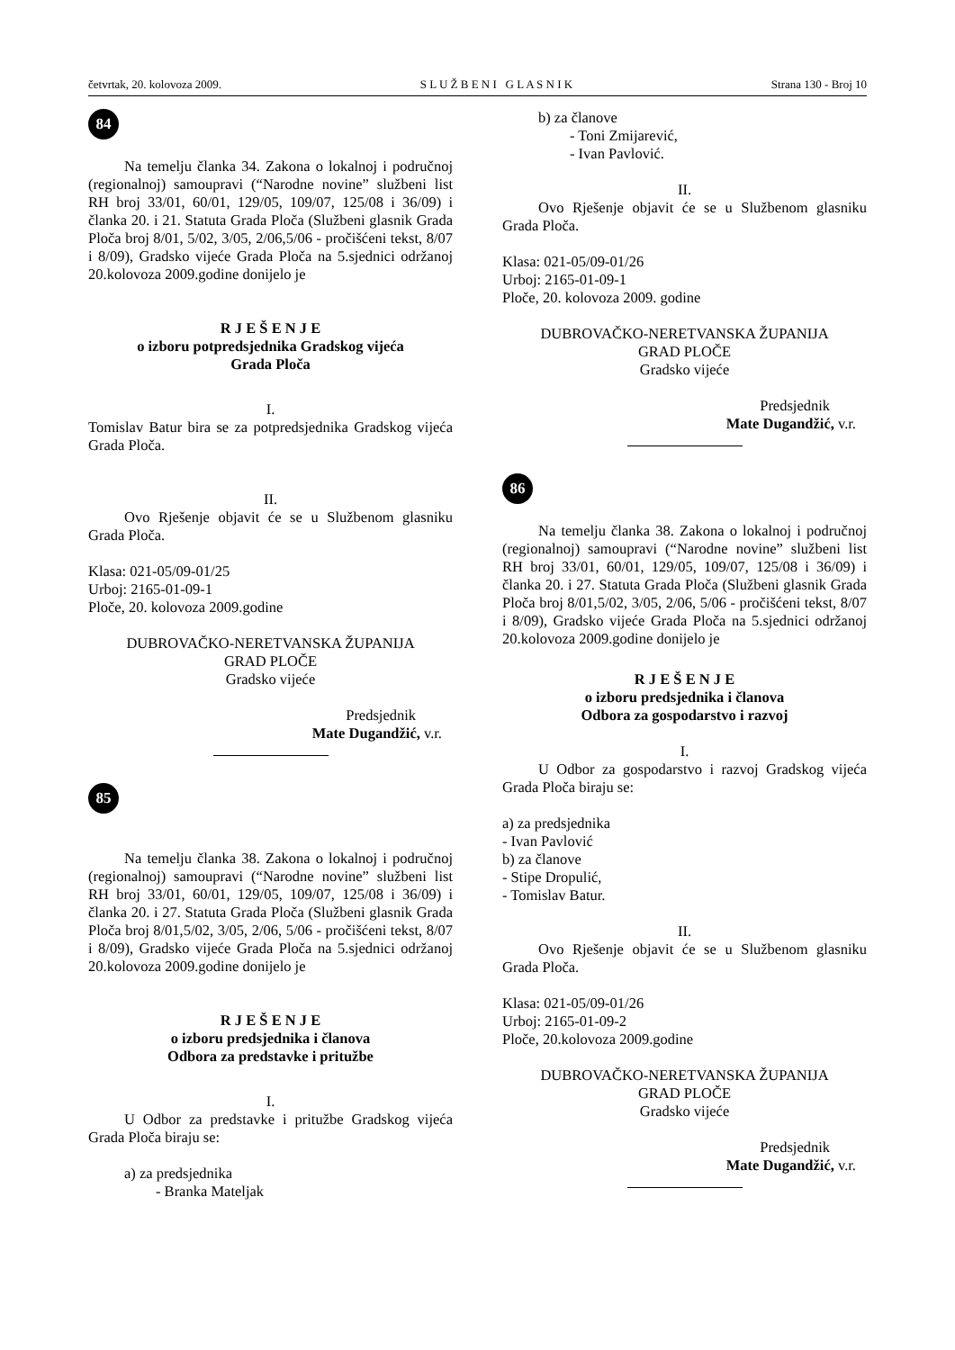četvrtak, 20. kolovoza 2009. S L U Ž B E N I G L A S N I K Strana 130 - Broj 10
84
Na temelju članka 34. Zakona o lokalnoj i područnoj (regionalnoj) samoupravi (“Narodne novine” službeni list RH broj 33/01, 60/01, 129/05, 109/07, 125/08 i 36/09) i članka 20. i 21. Statuta Grada Ploča (Službeni glasnik Grada Ploča broj 8/01, 5/02, 3/05, 2/06,5/06 - pročišćeni tekst, 8/07 i 8/09), Gradsko vijeće Grada Ploča na 5.sjednici održanoj 20.kolovoza 2009.godine donijelo je
R J E Š E N J E
o izboru potpredsjednika Gradskog vijeća
Grada Ploča
I.
Tomislav Batur bira se za potpredsjednika Gradskog vijeća Grada Ploča.
II.
Ovo Rješenje objavit će se u Službenom glasniku Grada Ploča.
Klasa: 021-05/09-01/25
Urboj: 2165-01-09-1
Ploče, 20. kolovoza 2009.godine
DUBROVAČKO-NERETVANSKA ŽUPANIJA
GRAD PLOČE
Gradsko vijeće
Predsjednik
Mate Dugandžić, v.r.
85
Na temelju članka 38. Zakona o lokalnoj i područnoj (regionalnoj) samoupravi (“Narodne novine” službeni list RH broj 33/01, 60/01, 129/05, 109/07, 125/08 i 36/09) i članka 20. i 27. Statuta Grada Ploča (Službeni glasnik Grada Ploča broj 8/01,5/02, 3/05, 2/06, 5/06 - pročišćeni tekst, 8/07 i 8/09), Gradsko vijeće Grada Ploča na 5.sjednici održanoj 20.kolovoza 2009.godine donijelo je
R J E Š E N J E
o izboru predsjednika i članova
Odbora za predstavke i pritužbe
I.
U Odbor za predstavke i pritužbe Gradskog vijeća Grada Ploča biraju se:
a) za predsjednika
- Branka Mateljak
b) za članove
- Toni Zmijarević,
- Ivan Pavlović.
II.
Ovo Rješenje objavit će se u Službenom glasniku Grada Ploča.
Klasa: 021-05/09-01/26
Urboj: 2165-01-09-1
Ploče, 20. kolovoza 2009. godine
DUBROVAČKO-NERETVANSKA ŽUPANIJA
GRAD PLOČE
Gradsko vijeće
Predsjednik
Mate Dugandžić, v.r.
86
Na temelju članka 38. Zakona o lokalnoj i područnoj (regionalnoj) samoupravi (“Narodne novine” službeni list RH broj 33/01, 60/01, 129/05, 109/07, 125/08 i 36/09) i članka 20. i 27. Statuta Grada Ploča (Službeni glasnik Grada Ploča broj 8/01,5/02, 3/05, 2/06, 5/06 - pročišćeni tekst, 8/07 i 8/09), Gradsko vijeće Grada Ploča na 5.sjednici održanoj 20.kolovoza 2009.godine donijelo je
R J E Š E N J E
o izboru predsjednika i članova
Odbora za gospodarstvo i razvoj
I.
U Odbor za gospodarstvo i razvoj Gradskog vijeća Grada Ploča biraju se:
a) za predsjednika
- Ivan Pavlović
b) za članove
- Stipe Dropulić,
- Tomislav Batur.
II.
Ovo Rješenje objavit će se u Službenom glasniku Grada Ploča.
Klasa: 021-05/09-01/26
Urboj: 2165-01-09-2
Ploče, 20.kolovoza 2009.godine
DUBROVAČKO-NERETVANSKA ŽUPANIJA
GRAD PLOČE
Gradsko vijeće
Predsjednik
Mate Dugandžić, v.r.